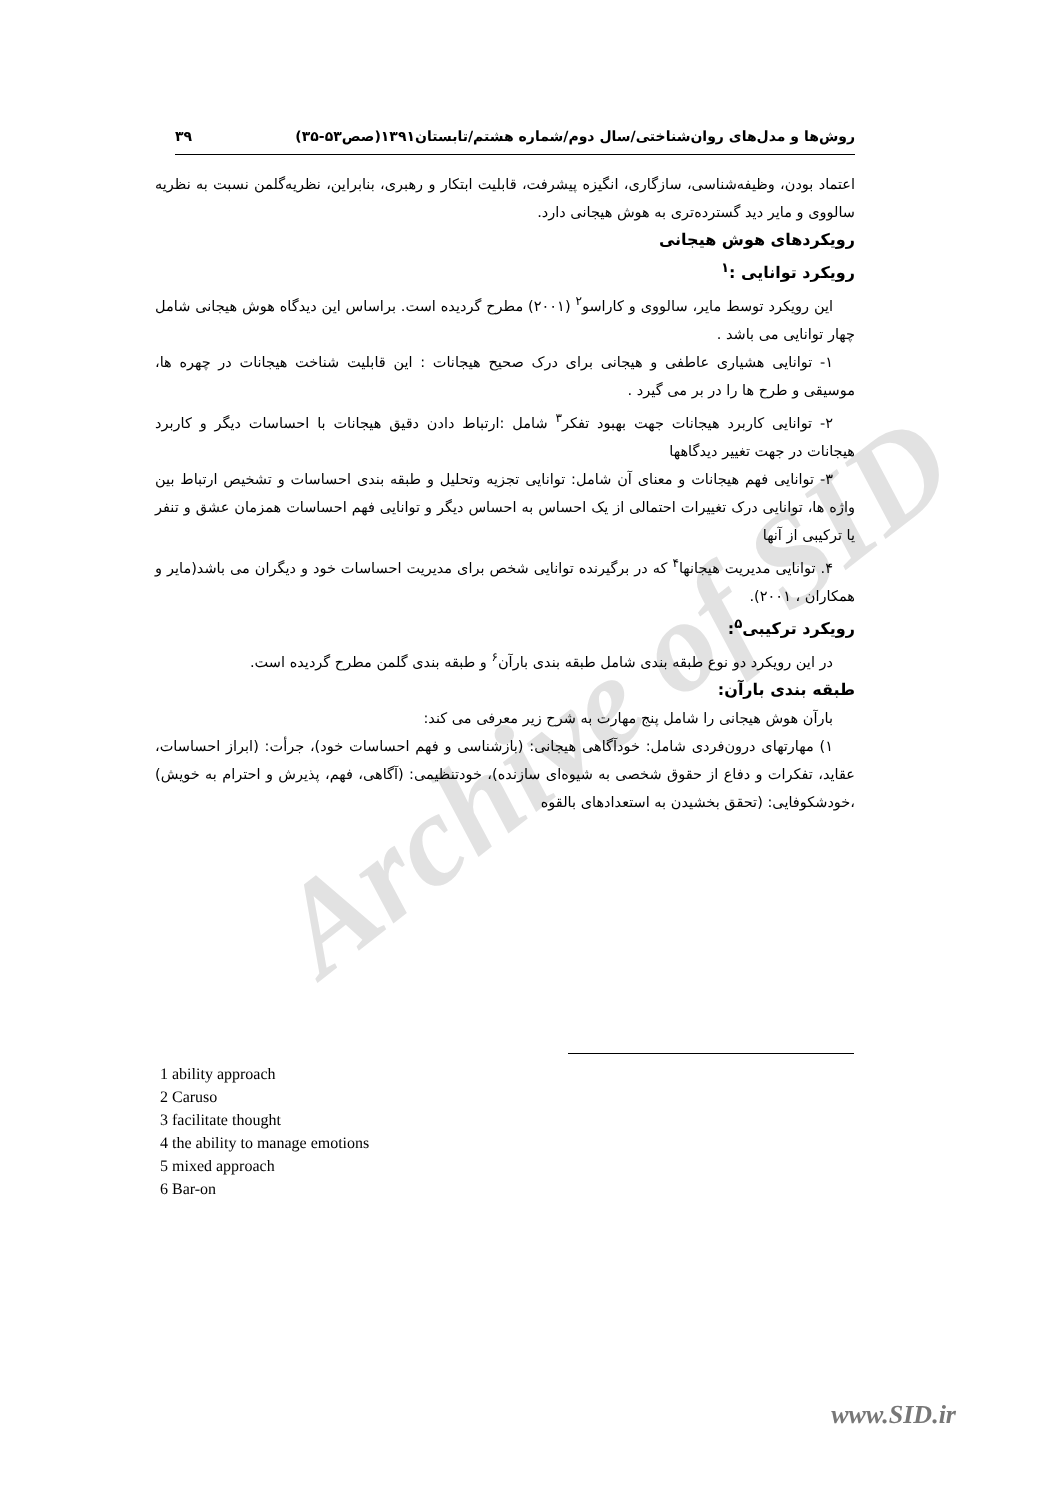Archive of SID
روش‌ها و مدل‌های روان‌شناختی/سال دوم/شماره هشتم/تابستان۱۳۹۱(صص۵۳-۳۵) ۳۹
اعتماد بودن، وظیفه‌شناسی، سازگاری، انگیزه پیشرفت، قابلیت ابتکار و رهبری، بنابراین، نظریه‌گلمن نسبت به نظریه سالووی و مایر دید گسترده‌تری به هوش هیجانی دارد.
رویکردهای هوش هیجانی
رویکرد توانایی :<sup>۱</sup>
این رویکرد توسط مایر، سالووی و کاراسو<sup>۲</sup> (۲۰۰۱) مطرح گردیده است. براساس این دیدگاه هوش هیجانی شامل چهار توانایی می باشد .
۱- توانایی هشیاری عاطفی و هیجانی برای درک صحیح هیجانات : این قابلیت شناخت هیجانات در چهره ها، موسیقی و طرح ها را در بر می گیرد .
۲- توانایی کاربرد هیجانات جهت بهبود تفکر<sup>۳</sup> شامل :ارتباط دادن دقیق هیجانات با احساسات دیگر و کاربرد هیجانات در جهت تغییر دیدگاهها
۳- توانایی فهم هیجانات و معنای آن شامل: توانایی تجزیه وتحلیل و طبقه بندی احساسات و تشخیص ارتباط بین واژه ها، توانایی درک تغییرات احتمالی از یک احساس به احساس دیگر و توانایی فهم احساسات همزمان عشق و تنفر یا ترکیبی از آنها
۴. توانایی مدیریت هیجانها<sup>۴</sup> که در برگیرنده توانایی شخص برای مدیریت احساسات خود و دیگران می باشد(مایر و همکاران ، ۲۰۰۱).
رویکرد ترکیبی<sup>۵</sup>:
در این رویکرد دو نوع طبقه بندی شامل طبقه بندی بارآن<sup>۶</sup> و طبقه بندی گلمن مطرح گردیده است.
طبقه بندی بارآن:
بارآن هوش هیجانی را شامل پنج مهارت به شرح زیر معرفی می کند:
۱) مهارتهای درون‌فردی شامل: خودآگاهی هیجانی: (بازشناسی و فهم احساسات خود)، جرأت: (ابراز احساسات، عقاید، تفکرات و دفاع از حقوق شخصی به شیوه‌ای سازنده)، خودتنظیمی: (آگاهی، فهم، پذیرش و احترام به خویش) ،خودشکوفایی: (تحقق بخشیدن به استعدادهای بالقوه
1 ability approach
2 Caruso
3 facilitate thought
4 the ability to manage emotions
5 mixed approach
6 Bar-on
www.SID.ir